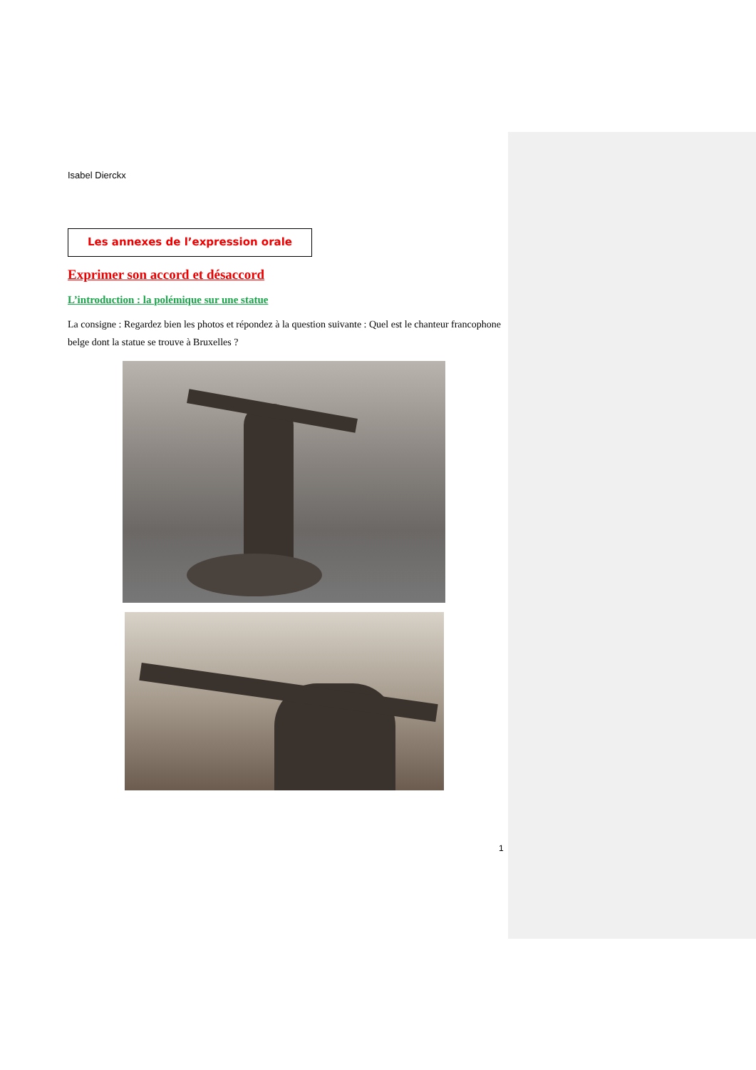Isabel Dierckx
Les annexes de l’expression orale
Exprimer son accord et désaccord
L’introduction : la polémique sur une statue
La consigne : Regardez bien les photos et répondez à la question suivante : Quel est le chanteur francophone belge dont la statue se trouve à Bruxelles ?
1